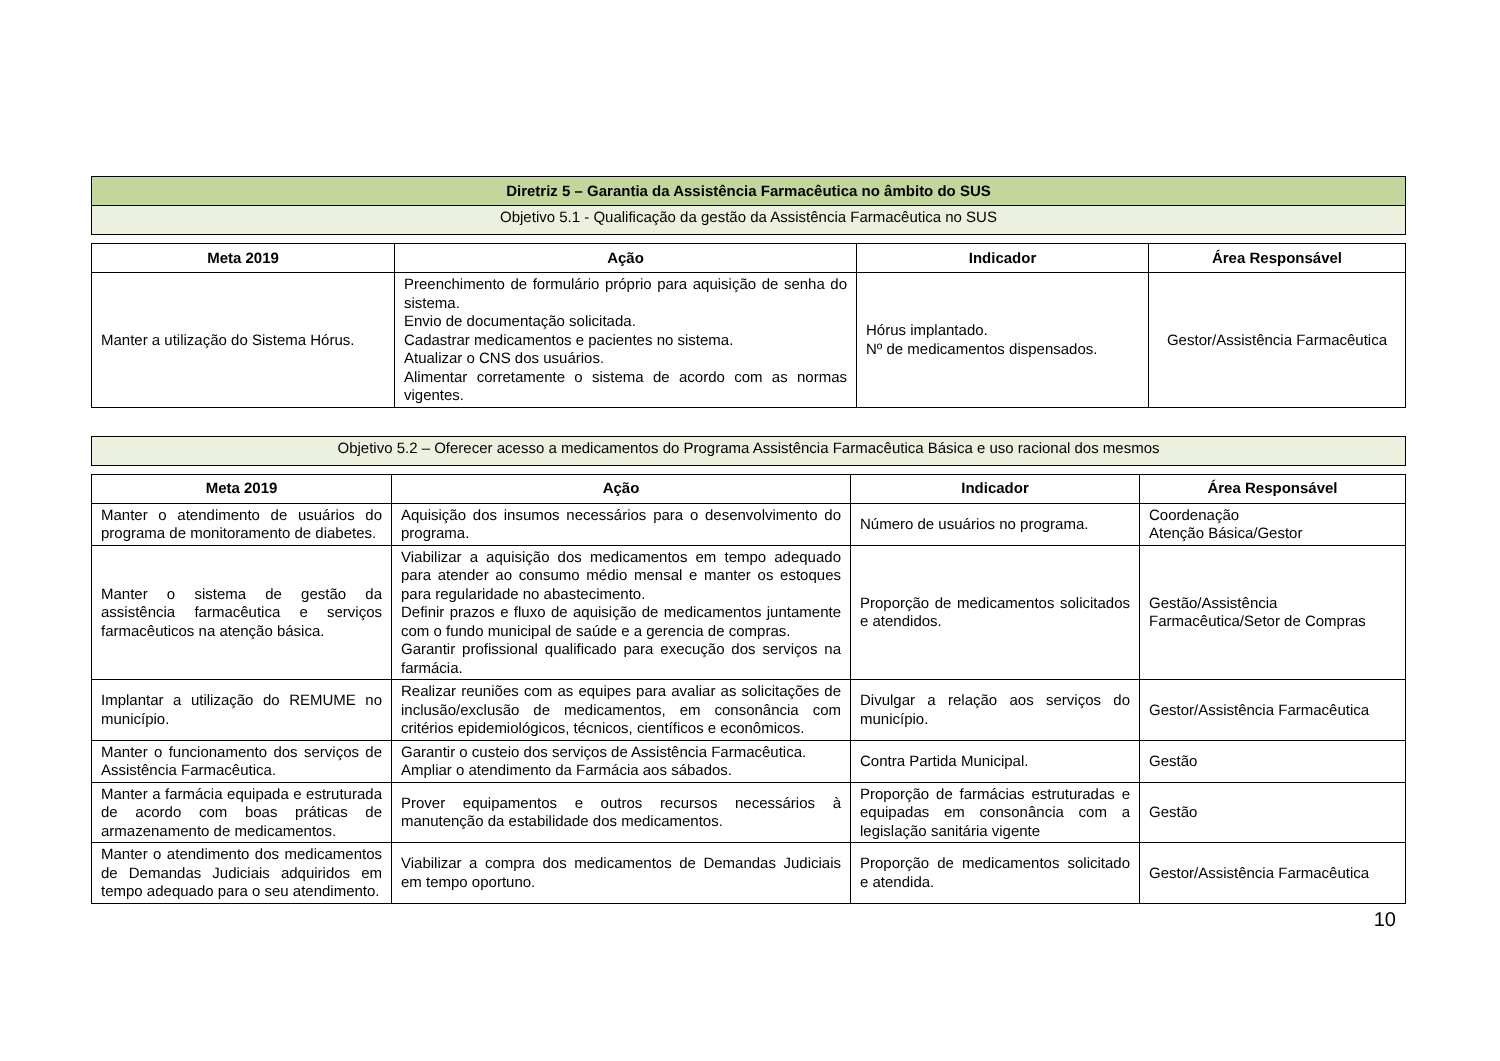| Diretriz 5 – Garantia da Assistência Farmacêutica no âmbito do SUS |
| Objetivo 5.1 - Qualificação da gestão da Assistência Farmacêutica no SUS |
| Meta 2019 | Ação | Indicador | Área Responsável |
| --- | --- | --- | --- |
| Manter a utilização do Sistema Hórus. | Preenchimento de formulário próprio para aquisição de senha do sistema. Envio de documentação solicitada. Cadastrar medicamentos e pacientes no sistema. Atualizar o CNS dos usuários. Alimentar corretamente o sistema de acordo com as normas vigentes. | Hórus implantado. Nº de medicamentos dispensados. | Gestor/Assistência Farmacêutica |
| Objetivo 5.2 – Oferecer acesso a medicamentos do Programa Assistência Farmacêutica Básica e uso racional dos mesmos |
| Meta 2019 | Ação | Indicador | Área Responsável |
| --- | --- | --- | --- |
| Manter o atendimento de usuários do programa de monitoramento de diabetes. | Aquisição dos insumos necessários para o desenvolvimento do programa. | Número de usuários no programa. | Coordenação Atenção Básica/Gestor |
| Manter o sistema de gestão da assistência farmacêutica e serviços farmacêuticos na atenção básica. | Viabilizar a aquisição dos medicamentos em tempo adequado para atender ao consumo médio mensal e manter os estoques para regularidade no abastecimento. Definir prazos e fluxo de aquisição de medicamentos juntamente com o fundo municipal de saúde e a gerencia de compras. Garantir profissional qualificado para execução dos serviços na farmácia. | Proporção de medicamentos solicitados e atendidos. | Gestão/Assistência Farmacêutica/Setor de Compras |
| Implantar a utilização do REMUME no município. | Realizar reuniões com as equipes para avaliar as solicitações de inclusão/exclusão de medicamentos, em consonância com critérios epidemiológicos, técnicos, científicos e econômicos. | Divulgar a relação aos serviços do município. | Gestor/Assistência Farmacêutica |
| Manter o funcionamento dos serviços de Assistência Farmacêutica. | Garantir o custeio dos serviços de Assistência Farmacêutica. Ampliar o atendimento da Farmácia aos sábados. | Contra Partida Municipal. | Gestão |
| Manter a farmácia equipada e estruturada de acordo com boas práticas de armazenamento de medicamentos. | Prover equipamentos e outros recursos necessários à manutenção da estabilidade dos medicamentos. | Proporção de farmácias estruturadas e equipadas em consonância com a legislação sanitária vigente | Gestão |
| Manter o atendimento dos medicamentos de Demandas Judiciais adquiridos em tempo adequado para o seu atendimento. | Viabilizar a compra dos medicamentos de Demandas Judiciais em tempo oportuno. | Proporção de medicamentos solicitado e atendida. | Gestor/Assistência Farmacêutica |
10